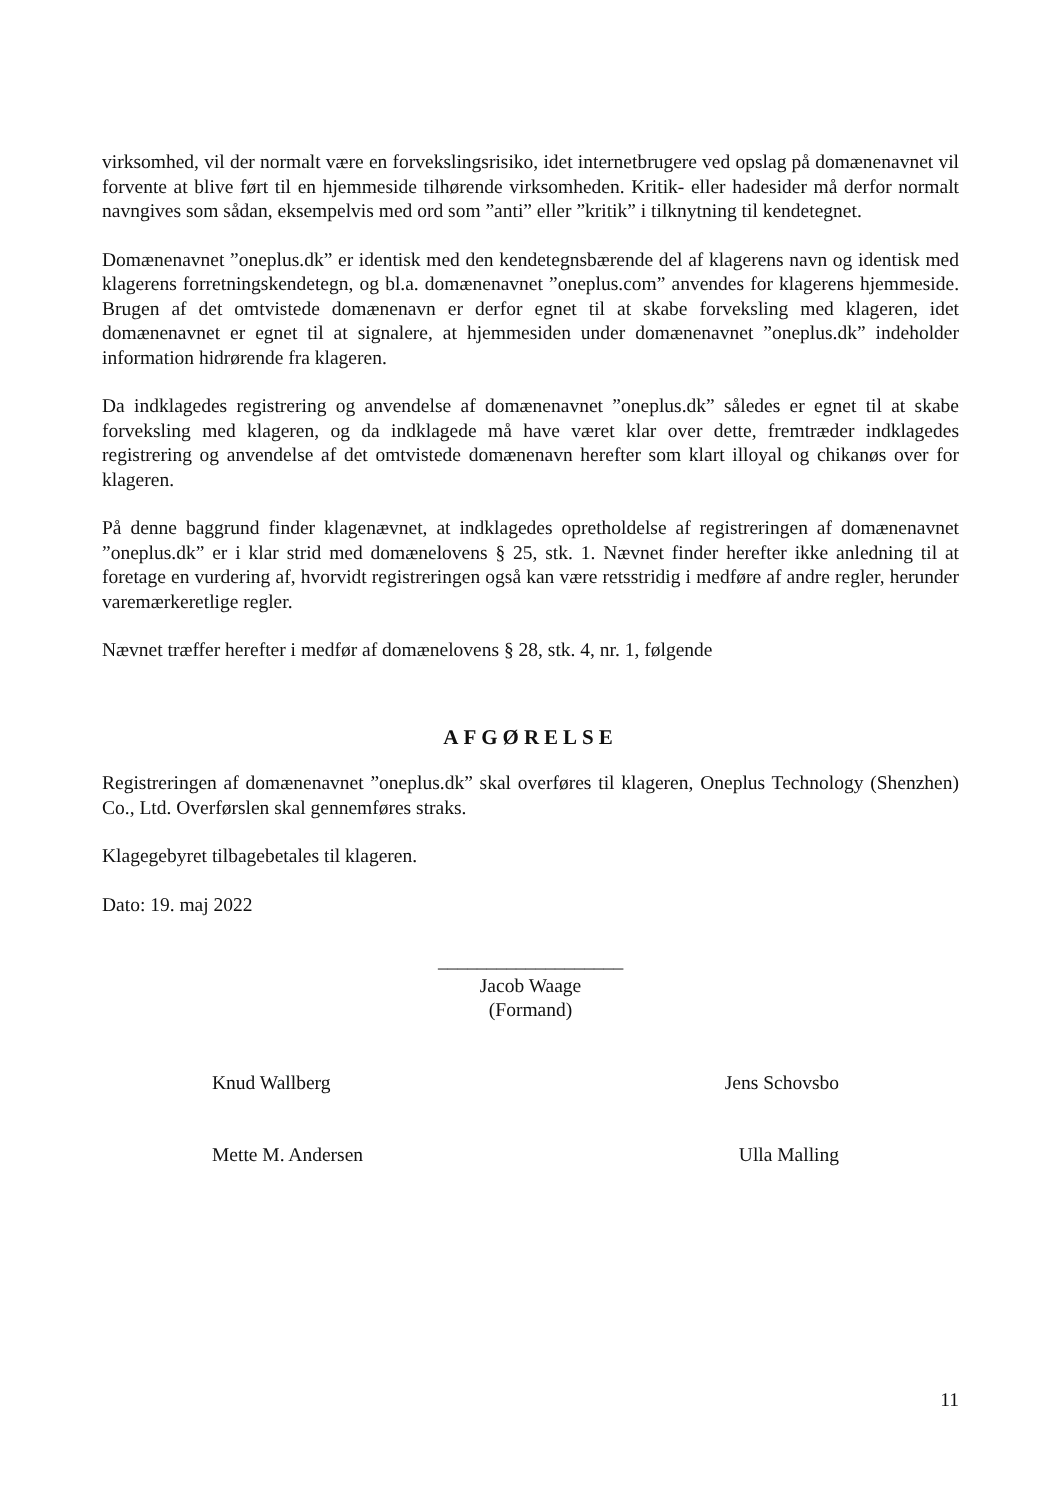virksomhed, vil der normalt være en forvekslingsrisiko, idet internetbrugere ved opslag på domænenavnet vil forvente at blive ført til en hjemmeside tilhørende virksomheden. Kritik- eller hadesider må derfor normalt navngives som sådan, eksempelvis med ord som ”anti” eller ”kritik” i tilknytning til kendetegnet.
Domænenavnet ”oneplus.dk” er identisk med den kendetegnsbærende del af klagerens navn og identisk med klagerens forretningskendetegn, og bl.a. domænenavnet ”oneplus.com” anvendes for klagerens hjemmeside. Brugen af det omtvistede domænenavn er derfor egnet til at skabe forveksling med klageren, idet domænenavnet er egnet til at signalere, at hjemmesiden under domænenavnet ”oneplus.dk” indeholder information hidrørende fra klageren.
Da indklagedes registrering og anvendelse af domænenavnet ”oneplus.dk” således er egnet til at skabe forveksling med klageren, og da indklagede må have været klar over dette, fremtræder indklagedes registrering og anvendelse af det omtvistede domænenavn herefter som klart illoyal og chikanøs over for klageren.
På denne baggrund finder klagenævnet, at indklagedes opretholdelse af registreringen af domænenavnet ”oneplus.dk” er i klar strid med domænelovens § 25, stk. 1. Nævnet finder herefter ikke anledning til at foretage en vurdering af, hvorvidt registreringen også kan være retsstridig i medføre af andre regler, herunder varemærkeretlige regler.
Nævnet træffer herefter i medfør af domænelovens § 28, stk. 4, nr. 1, følgende
AFGØRELSE
Registreringen af domænenavnet ”oneplus.dk” skal overføres til klageren, Oneplus Technology (Shenzhen) Co., Ltd. Overførslen skal gennemføres straks.
Klagegebyret tilbagebetales til klageren.
Dato: 19. maj 2022
___________________
Jacob Waage
(Formand)
Knud Wallberg Jens Schovsbo
Mette M. Andersen Ulla Malling
11